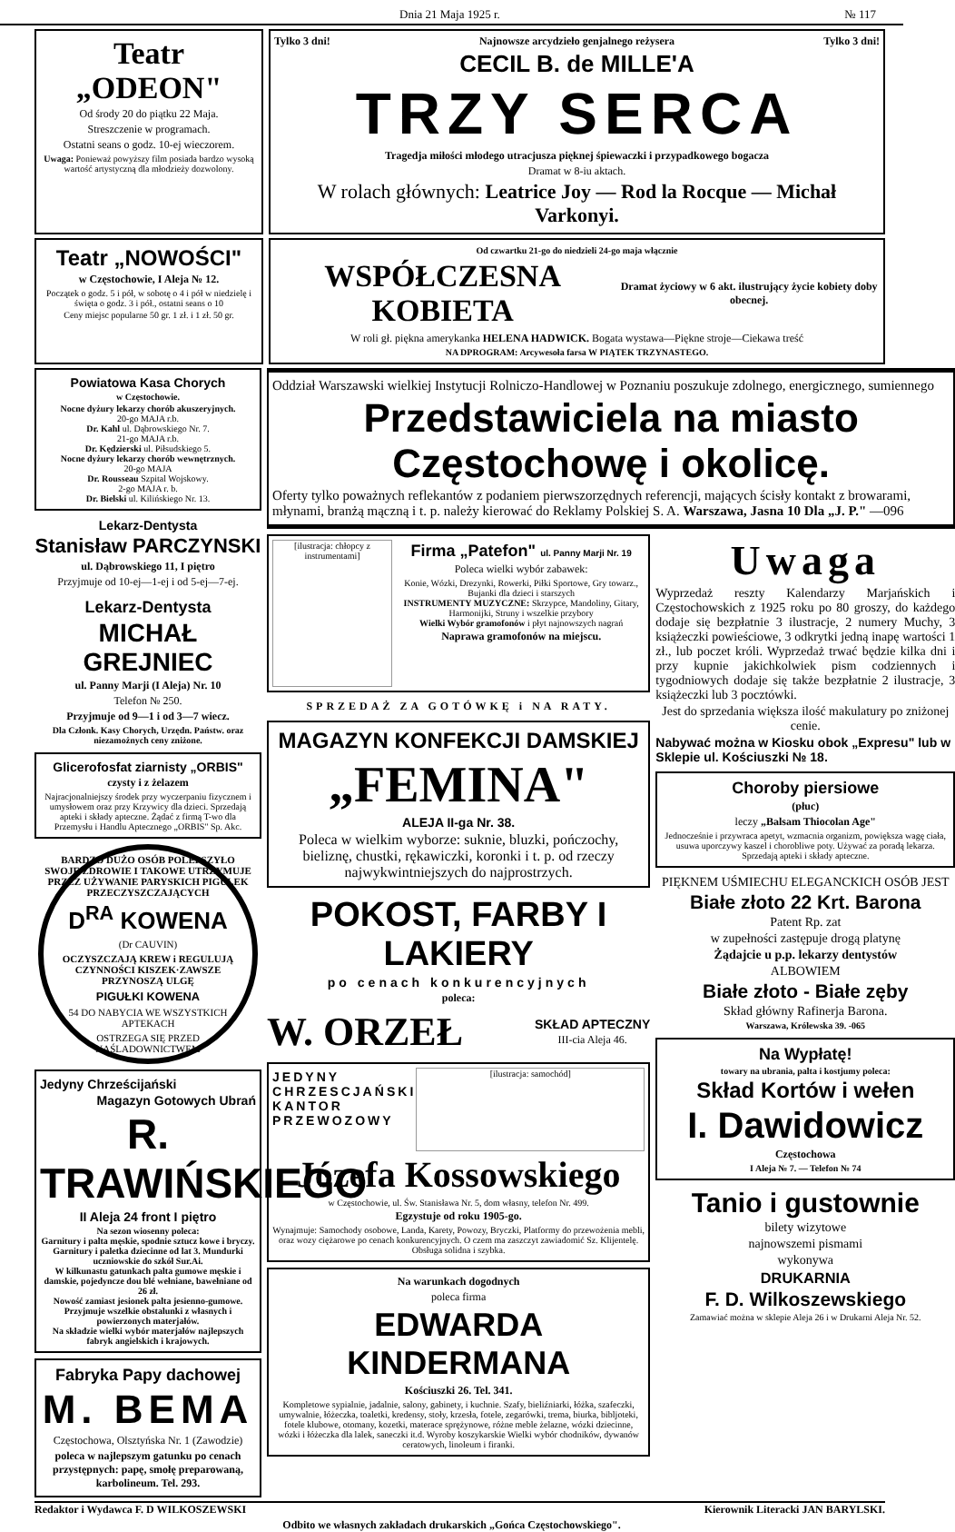Dnia 21 Maja 1925 r. № 117
Teatr „ODEON"
Od środy 20 do piątku 22 Maja.
Streszczenie w programach.
Ostatni seans o godz. 10-ej wieczorem.
Uwaga: Ponieważ powyższy film posiada bardzo wysoką wartość artystyczną dla młodzieży dozwolony.
Tylko 3 dni! Najnowsze arcydzieło genjalnego reżysera Tylko 3 dni!
CECIL B. de MILLE'A
TRZY SERCA
Tragedja miłości młodego utracjusza pięknej śpiewaczki i przypadkowego bogacza
Dramat w 8-iu aktach.
W rolach głównych: Leatrice Joy — Rod la Rocque — Michał Varkonyi.
Teatr „NOWOŚCI"
w Częstochowie, I Aleja № 12.
Początek o godz. 5 i pół, w sobotę o 4 i pół w niedzielę i święta o godz. 3 i pół., ostatni seans o 10
Ceny miejsc popularne 50 gr. 1 zł. i 1 zł. 50 gr.
Od czwartku 21-go do niedzieli 24-go maja włącznie
WSPÓŁCZESNA KOBIETA
Dramat życiowy w 6 akt. ilustrujący życie kobiety doby obecnej.
W roli gł. piękna amerykanka HELENA HADWICK. Bogata wystawa—Piękne stroje—Ciekawa treść
NA DPROGRAM: Arcywesoła farsa W PIĄTEK TRZYNASTEGO.
Powiatowa Kasa Chorych
w Częstochowie.
Nocne dyżury lekarzy chorób akuszeryjnych.
20-go MAJA r.b.
Dr. Kahl ul. Dąbrowskiego Nr. 7.
21-go MAJA r.b.
Dr. Kędzierski ul. Piłsudskiego 5.
Nocne dyżury lekarzy chorób wewnętrznych.
20-go MAJA
Dr. Rousseau Szpital Wojskowy.
2-go MAJA r. b.
Dr. Bielski ul. Kilińskiego Nr. 13.
Lekarz-Dentysta
Stanisław PARCZYNSKI
ul. Dąbrowskiego 11, I piętro
Przyjmuje od 10-ej—1-ej i od 5-ej—7-ej.
Lekarz-Dentysta
MICHAŁ GREJNIEC
ul. Panny Marji (I Aleja) Nr. 10
Telefon № 250.
Przyjmuje od 9—1 i od 3—7 wiecz.
Dla Członk. Kasy Chorych, Urzędn. Państw. oraz niezamożnych ceny zniżone.
Glicerofosfat ziarnisty „ORBIS"
czysty i z żelazem
Najracjonalniejszy środek przy wyczerpaniu fizycznem i umysłowem oraz przy Krzywicy dla dzieci. Sprzedają apteki i składy apteczne. Żądać z firmą T-wo dla Przemysłu i Handlu Aptecznego „ORBIS" Sp. Akc.
BARDZO DUŻO OSÓB POLEPSZYŁO SWOJE ZDROWIE I TAKOWE UTRZYMUJE PRZEZ UŻYWANIE PARYSKICH PIGUŁEK PRZECZYSZCZAJĄCYCH
D<sup>RA</sup> KOWENA
(Dr CAUVIN)
OCZYSZCZAJĄ KREW i REGULUJĄ CZYNNOŚCI KISZEK·ZAWSZE PRZYNOSZĄ ULGĘ
PIGUŁKI KOWENA
54 DO NABYCIA WE WSZYSTKICH APTEKACH
OSTRZEGA SIĘ PRZED NAŚLADOWNICTWEM
Jedyny Chrześcijański
Magazyn Gotowych Ubrań
R. TRAWIŃSKIEGO
II Aleja 24 front I piętro
Na sezon wiosenny poleca:
Garnitury i palta męskie, spodnie sztucz kowe i bryczy. Garnitury i paletka dziecinne od lat 3. Mundurki uczniowskie do szkół Sur.Ai.
W kilkunastu gatunkach palta gumowe męskie i damskie, pojedyncze dou blé wełniane, bawełniane od 26 zł.
Nowość zamiast jesionek palta jesienno-gumowe.
Przyjmuje wszelkie obstalunki z własnych i powierzonych materjałów.
Na składzie wielki wybór materjałów najlepszych fabryk angielskich i krajowych.
Fabryka Papy dachowej
M. BEMA
Częstochowa, Olsztyńska Nr. 1 (Zawodzie)
poleca w najlepszym gatunku po cenach przystępnych: papę, smołę preparowaną, karbolineum. Tel. 293.
Oddział Warszawski wielkiej Instytucji Rolniczo-Handlowej w Poznaniu poszukuje zdolnego, energicznego, sumiennego
Przedstawiciela na miasto Częstochowę i okolicę.
Oferty tylko poważnych reflekantów z podaniem pierwszorzędnych referencji, mających ścisły kontakt z browarami, młynami, branżą mączną i t. p. należy kierować do Reklamy Polskiej S. A. Warszawa, Jasna 10 Dla „J. P." —096
[ilustracja: chłopcy z instrumentami]
Firma „Patefon" ul. Panny Marji Nr. 19
Poleca wielki wybór zabawek:
Konie, Wózki, Drezynki, Rowerki, Piłki Sportowe, Gry towarz., Bujanki dla dzieci i starszych
INSTRUMENTY MUZYCZNE: Skrzypce, Mandoliny, Gitary, Harmonijki, Struny i wszelkie przybory
Wielki Wybór gramofonów i płyt najnowszych nagrań
Naprawa gramofonów na miejscu.
SPRZEDAŻ ZA GOTÓWKĘ i NA RATY.
MAGAZYN KONFEKCJI DAMSKIEJ
„FEMINA"
ALEJA II-ga Nr. 38.
Poleca w wielkim wyborze: suknie, bluzki, pończochy, bieliznę, chustki, rękawiczki, koronki i t. p. od rzeczy najwykwintniejszych do najprostrzych.
POKOST, FARBY I LAKIERY
po cenach konkurencyjnych
poleca:
W. ORZEŁ
SKŁAD APTECZNY
III-cia Aleja 46.
JEDYNY
CHRZESCJAŃSKI
KANTOR
PRZEWOZOWY
[ilustracja: samochód]
Józefa Kossowskiego
w Częstochowie, ul. Św. Stanisława Nr. 5, dom własny, telefon Nr. 499.
Egzystuje od roku 1905-go.
Wynajmuje: Samochody osobowe, Landa, Karety, Powozy, Bryczki, Platformy do przewożenia mebli, oraz wozy ciężarowe po cenach konkurencyjnych. O czem ma zaszczyt zawiadomić Sz. Klijentelę. Obsługa solidna i szybka.
Na warunkach dogodnych
poleca firma
EDWARDA KINDERMANA
Kościuszki 26. Tel. 341.
Kompletowe sypialnie, jadalnie, salony, gabinety, i kuchnie. Szafy, bieliźniarki, łóżka, szafeczki, umywalnie, łóżeczka, toaletki, kredensy, stoły, krzesła, fotele, zegarówki, trema, biurka, bibljoteki, fotele klubowe, otomany, kozetki, materace sprężynowe, różne meble żelazne, wózki dziecinne, wózki i łóżeczka dla lalek, saneczki it.d. Wyroby koszykarskie Wielki wybór chodników, dywanów ceratowych, linoleum i firanki.
Uwaga
Wyprzedaż reszty Kalendarzy Marjańskich i Częstochowskich z 1925 roku po 80 groszy, do każdego dodaje się bezpłatnie 3 ilustracje, 2 numery Muchy, 3 książeczki powieściowe, 3 odkrytki jedną inapę wartości 1 zł., lub poczet króli. Wyprzedaż trwać będzie kilka dni i przy kupnie jakichkolwiek pism codziennych i tygodniowych dodaje się także bezpłatnie 2 ilustracje, 3 książeczki lub 3 pocztówki.
Jest do sprzedania większa ilość makulatury po zniżonej cenie.
Nabywać można w Kiosku obok „Expresu" lub w Sklepie ul. Kościuszki № 18.
Choroby piersiowe
(płuc)
leczy „Balsam Thiocolan Age"
Jednocześnie i przywraca apetyt, wzmacnia organizm, powiększa wagę ciała, usuwa uporczywy kaszel i chorobliwe poty. Używać za poradą lekarza. Sprzedają apteki i składy apteczne.
PIĘKNEM UŚMIECHU ELEGANCKICH OSÓB JEST
Białe złoto 22 Krt. Barona
Patent Rp. zat
w zupełności zastępuje drogą platynę
Żądajcie u p.p. lekarzy dentystów
ALBOWIEM
Białe złoto - Białe zęby
Skład główny Rafinerja Barona.
Warszawa, Królewska 39. -065
Na Wypłatę!
towary na ubrania, palta i kostjumy poleca:
Skład Kortów i wełen
I. Dawidowicz
Częstochowa
I Aleja № 7. — Telefon № 74
Tanio i gustownie
bilety wizytowe
najnowszemi pismami
wykonywa
DRUKARNIA
F. D. Wilkoszewskiego
Zamawiać można w sklepie Aleja 26 i w Drukarni Aleja Nr. 52.
Redaktor i Wydawca F. D WILKOSZEWSKI Kierownik Literacki JAN BARYLSKI.
Odbito we własnych zakładach drukarskich „Gońca Częstochowskiego".